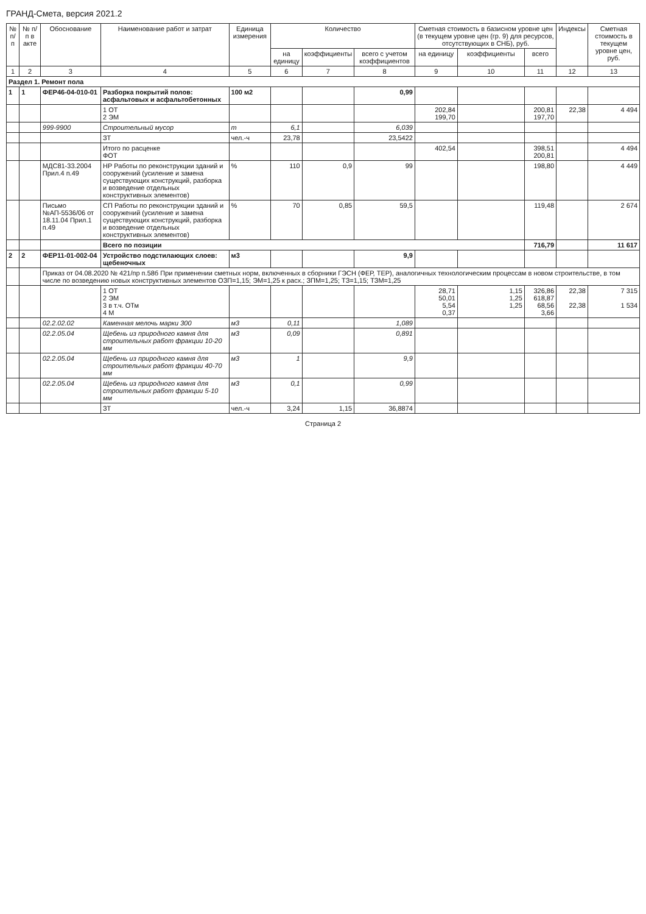ГРАНД-Смета, версия 2021.2
| № п/п | № п/п в акте | Обоснование | Наименование работ и затрат | Единица измерения | Количество | | | Сметная стоимость в базисном уровне цен (в текущем уровне цен (гр. 9) для ресурсов, отсутствующих в СНБ), руб. | | | Индексы | Сметная стоимость в текущем уровне цен, руб. |
| --- | --- | --- | --- | --- | --- | --- | --- | --- | --- | --- | --- | --- |
| | | | | | на единицу | коэффициенты | всего с учетом коэффициентов | на единицу | коэффициенты | всего | | |
| 1 | 2 | 3 | 4 | 5 | 6 | 7 | 8 | 9 | 10 | 11 | 12 | 13 |
| Раздел 1. Ремонт пола | | | | | | | | | | | | |
| 1 | 1 | ФЕР46-04-010-01 | Разборка покрытий полов: асфальтовых и асфальтобетонных | 100 м2 | | | 0,99 | | | | | |
| | | | 1 ОТ 2 ЭМ | | | | | 202,84 199,70 | | 200,81 197,70 | 22,38 | 4 494 |
| | | 999-9900 | Строительный мусор | т | 6,1 | | 6,039 | | | | | |
| | | | ЗТ | чел.-ч | 23,78 | | 23,5422 | | | | | |
| | | | Итого по расценке ФОТ | | | | | 402,54 | | 398,51 200,81 | | 4 494 |
| | | МДС81-33.2004 Прил.4 п.49 | НР Работы по реконструкции зданий и сооружений (усиление и замена существующих конструкций, разборка и возведение отдельных конструктивных элементов) | % | 110 | 0,9 | 99 | | | 198,80 | | 4 449 |
| | | Письмо №АП-5536/06 от 18.11.04 Прил.1 п.49 | СП Работы по реконструкции зданий и сооружений (усиление и замена существующих конструкций, разборка и возведение отдельных конструктивных элементов) | % | 70 | 0,85 | 59,5 | | | 119,48 | | 2 674 |
| | | | Всего по позиции | | | | | | | 716,79 | | 11 617 |
| 2 | 2 | ФЕР11-01-002-04 | Устройство подстилающих слоев: щебеночных | м3 | | | 9,9 | | | | | |
| | | Приказ от 04.08.2020 № 421/пр п.58б При применении сметных норм, включенных в сборники ГЭСН (ФЕР, ТЕР), аналогичных технологическим процессам в новом строительстве, в том числе по возведению новых конструктивных элементов ОЗП=1,15; ЭМ=1,25 к расх.; ЗПМ=1,25; ТЗ=1,15; ТЗМ=1,25 | | | | | | | | | | |
| | | | 1 ОТ 2 ЭМ 3 в т.ч. ОТм 4 М | | | | | 28,71 50,01 5,54 0,37 | 1,15 1,25 1,25 | 326,86 618,87 68,56 3,66 | 22,38 22,38 | 7 315 1 534 |
| | | 02.2.02.02 | Каменная мелочь марки 300 | м3 | 0,11 | | 1,089 | | | | | |
| | | 02.2.05.04 | Щебень из природного камня для строительных работ фракции 10-20 мм | м3 | 0,09 | | 0,891 | | | | | |
| | | 02.2.05.04 | Щебень из природного камня для строительных работ фракции 40-70 мм | м3 | 1 | | 9,9 | | | | | |
| | | 02.2.05.04 | Щебень из природного камня для строительных работ фракции 5-10 мм | м3 | 0,1 | | 0,99 | | | | | |
| | | | ЗТ | чел.-ч | 3,24 | 1,15 | 36,8874 | | | | | |
Страница 2